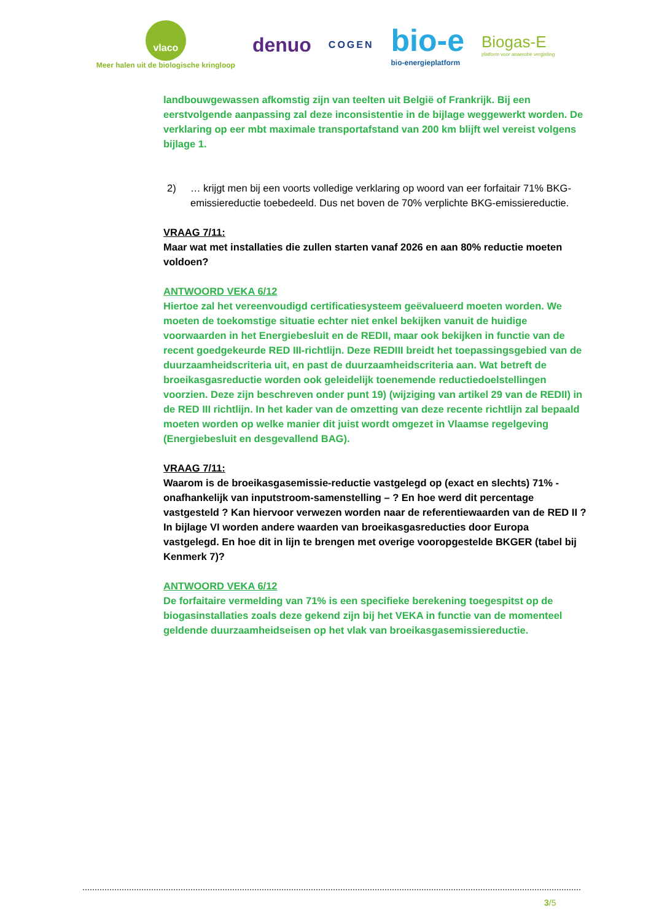vlaco
Meer halen uit de biologische kringloop
denuo
COGEN
bio-e
bio-energieplatform
Biogas-E
platform voor anaerobe vergisting
landbouwgewassen afkomstig zijn van teelten uit België of Frankrijk. Bij een eerstvolgende aanpassing zal deze inconsistentie in de bijlage weggewerkt worden. De verklaring op eer mbt maximale transportafstand van 200 km blijft wel vereist volgens bijlage 1.
2) … krijgt men bij een voorts volledige verklaring op woord van eer forfaitair 71% BKG-emissiereductie toebedeeld. Dus net boven de 70% verplichte BKG-emissiereductie.
VRAAG 7/11:
Maar wat met installaties die zullen starten vanaf 2026 en aan 80% reductie moeten voldoen?
ANTWOORD VEKA 6/12
Hiertoe zal het vereenvoudigd certificatiesysteem geëvalueerd moeten worden. We moeten de toekomstige situatie echter niet enkel bekijken vanuit de huidige voorwaarden in het Energiebesluit en de REDII, maar ook bekijken in functie van de recent goedgekeurde RED III-richtlijn. Deze REDIII breidt het toepassingsgebied van de duurzaamheidscriteria uit, en past de duurzaamheidscriteria aan. Wat betreft de broeikasgasreductie worden ook geleidelijk toenemende reductiedoelstellingen voorzien. Deze zijn beschreven onder punt 19) (wijziging van artikel 29 van de REDII) in de RED III richtlijn. In het kader van de omzetting van deze recente richtlijn zal bepaald moeten worden op welke manier dit juist wordt omgezet in Vlaamse regelgeving (Energiebesluit en desgevallend BAG).
VRAAG 7/11:
Waarom is de broeikasgasemissie-reductie vastgelegd op (exact en slechts) 71% - onafhankelijk van inputstroom-samenstelling – ? En hoe werd dit percentage vastgesteld ? Kan hiervoor verwezen worden naar de referentiewaarden van de RED II ? In bijlage VI worden andere waarden van broeikasgasreducties door Europa vastgelegd. En hoe dit in lijn te brengen met overige vooropgestelde BKGER (tabel bij Kenmerk 7)?
ANTWOORD VEKA 6/12
De forfaitaire vermelding van 71% is een specifieke berekening toegespitst op de biogasinstallaties zoals deze gekend zijn bij het VEKA in functie van de momenteel geldende duurzaamheidseisen op het vlak van broeikasgasemissiereductie.
3/5